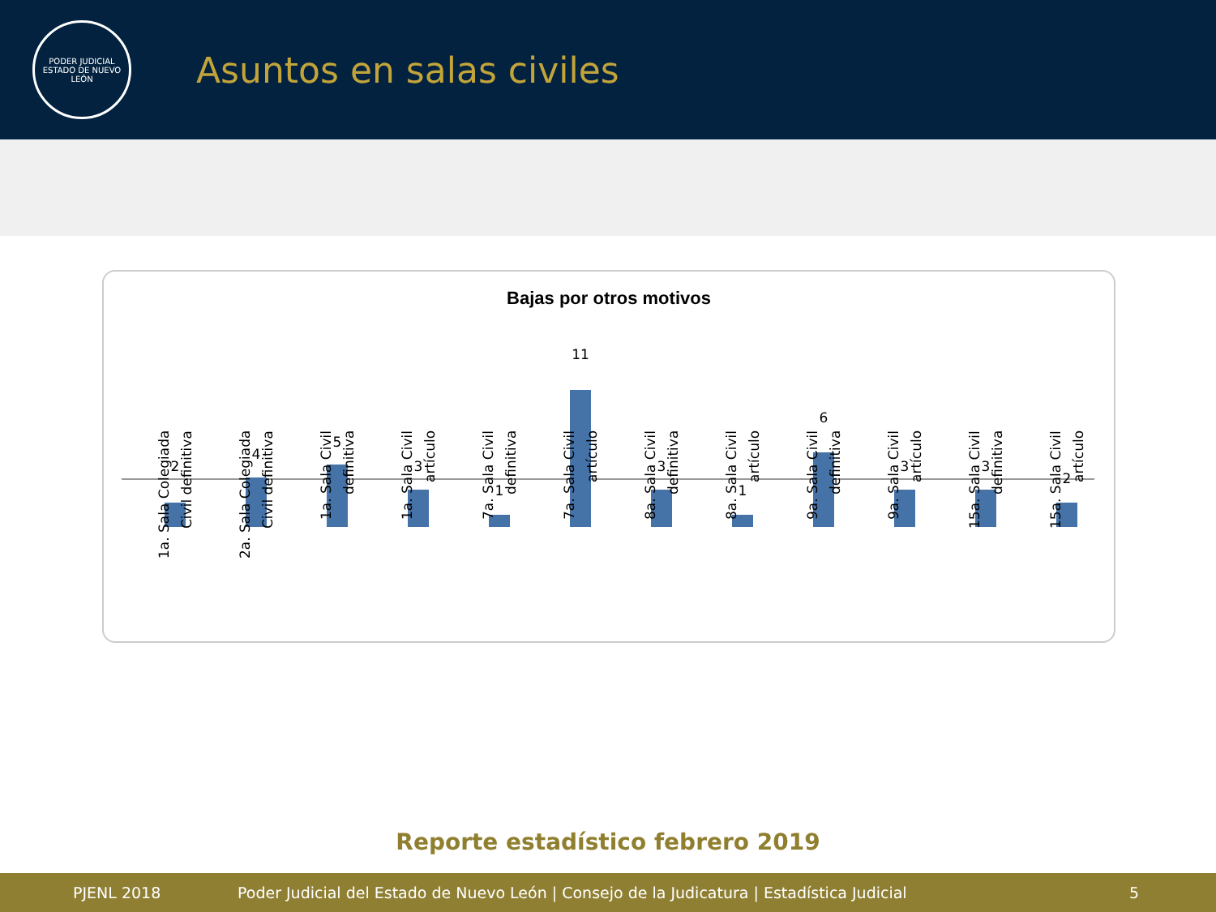PODER JUDICIAL
ESTADO DE NUEVO LEÓN
Asuntos en salas civiles
Bajas por otros motivos
2
1a. Sala Colegiada Civil definitiva
4
2a. Sala Colegiada Civil definitiva
5
1a. Sala Civil definitiva
3
1a. Sala Civil artículo
1
7a. Sala Civil definitiva
11
7a. Sala Civil artículo
3
8a. Sala Civil definitiva
1
8a. Sala Civil artículo
6
9a. Sala Civil definitiva
3
9a. Sala Civil artículo
3
15a. Sala Civil definitiva
2
15a. Sala Civil artículo
Reporte estadístico febrero 2019
PJENL 2018 Poder Judicial del Estado de Nuevo León | Consejo de la Judicatura | Estadística Judicial 5